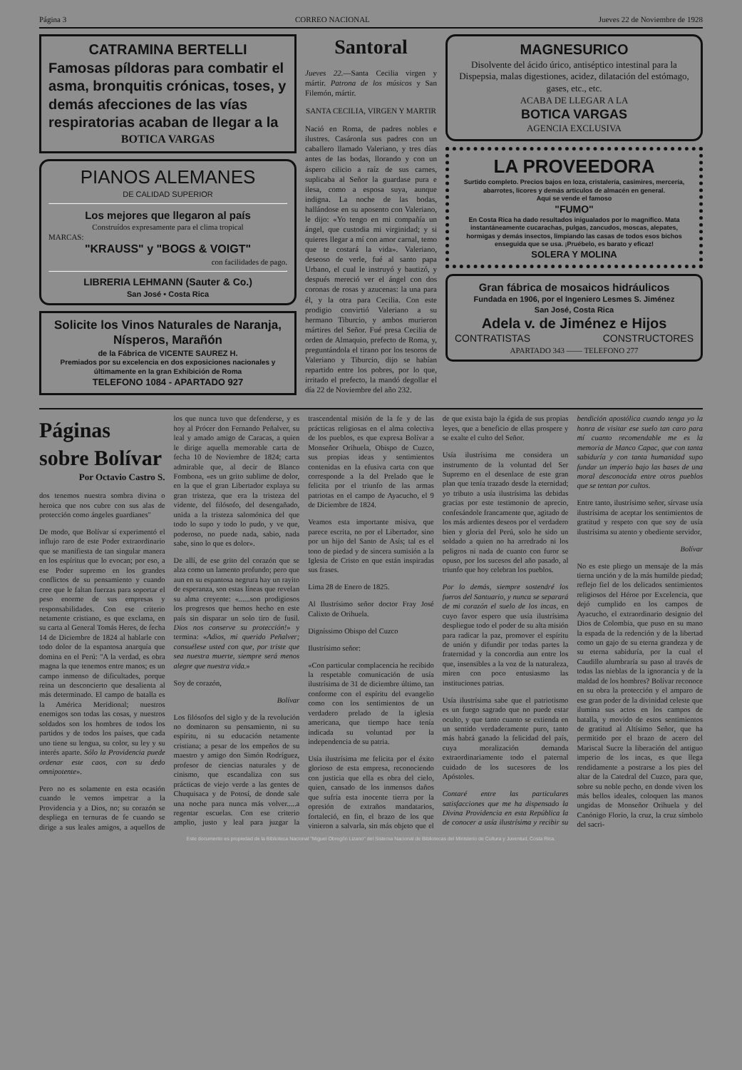Página 3 CORREO NACIONAL Jueves 22 de Noviembre de 1928
CATRAMINA BERTELLI
Famosas píldoras para combatir el asma, bronquitis crónicas, toses, y demás afecciones de las vías respiratorias acaban de llegar a la
BOTICA VARGAS
PIANOS ALEMANES
DE CALIDAD SUPERIOR
Los mejores que llegaron al país
Construídos expresamente para el clima tropical
MARCAS:
"KRAUSS" y "BOGS & VOIGT"
con facilidades de pago.
LIBRERIA LEHMANN (Sauter & Co.)
San José • Costa Rica
Solicite los Vinos Naturales de Naranja, Nísperos, Marañón
de la Fábrica de VICENTE SAUREZ H.
Premiados por su excelencia en dos exposiciones nacionales y últimamente en la gran Exhibición de Roma
TELEFONO 1084 - APARTADO 927
Santoral
Jueves 22.—Santa Cecilia virgen y mártir. Patrona de los músicos y San Filemón, mártir.
SANTA CECILIA, VIRGEN Y MARTIR
Nació en Roma, de padres nobles e ilustres. Casáronla sus padres con un caballero llamado Valeriano, y tres días antes de las bodas, llorando y con un áspero cilicio a raíz de sus carnes, suplicaba al Señor la guardase pura e ilesa, como a esposa suya, aunque indigna. La noche de las bodas, hallándose en su aposento con Valeriano, le dijo: «Yo tengo en mi compañía un ángel, que custodia mi virginidad; y si quieres llegar a mí con amor carnal, temo que te costará la vida». Valeriano, deseoso de verle, fué al santo papa Urbano, el cual le instruyó y bautizó, y después mereció ver el ángel con dos coronas de rosas y azucenas: la una para él, y la otra para Cecilia. Con este prodigio convirtió Valeriano a su hermano Tiburcio, y ambos murieron mártires del Señor. Fué presa Cecilia de orden de Almaquio, prefecto de Roma, y, preguntándola el tirano por los tesoros de Valeriano y Tiburcio, dijo se habían repartido entre los pobres, por lo que, irritado el prefecto, la mandó degollar el día 22 de Noviembre del año 232.
MAGNESURICO
Disolvente del ácido úrico, antiséptico intestinal para la Dispepsia, malas digestiones, acidez, dilatación del estómago, gases, etc., etc.
ACABA DE LLEGAR A LA
BOTICA VARGAS
AGENCIA EXCLUSIVA
LA PROVEEDORA
Surtido completo. Precios bajos en loza, cristalería, casimires, mercería, abarrotes, licores y demás artículos de almacén en general.
Aquí se vende el famoso
"FUMO"
En Costa Rica ha dado resultados inigualados por lo magnífico. Mata instantáneamente cucarachas, pulgas, zancudos, moscas, alepates, hormigas y demás insectos, limpiando las casas de todos esos bichos enseguida que se usa. ¡Pruébelo, es barato y eficaz!
SOLERA Y MOLINA
Gran fábrica de mosaicos hidráulicos
Fundada en 1906, por el Ingeniero Lesmes S. Jiménez
San José, Costa Rica
Adela v. de Jiménez e Hijos
CONTRATISTAS CONSTRUCTORES
APARTADO 343 —— TELEFONO 277
Páginas sobre Bolívar
Por Octavio Castro S.
dos tenemos nuestra sombra divina o heroica que nos cubre con sus alas de protección como ángeles guardianes"
De modo, que Bolívar sí experimentó el influjo raro de este Poder extraordinario que se manifiesta de tan singular manera en los espíritus que lo evocan; por eso, a ese Poder supremo en los grandes conflictos de su pensamiento y cuando cree que le faltan fuerzas para soportar el peso enorme de sus empresas y responsabilidades. Con ese criterio netamente cristiano, es que exclama, en su carta al General Tomás Heres, de fecha 14 de Diciembre de 1824 al hablarle con todo dolor de la espantosa anarquía que domina en el Perú: "A la verdad, es obra magna la que tenemos entre manos; es un campo inmenso de dificultades, porque reina un desconcierto que desalienta al más determinado. El campo de batalla es la América Meridional; nuestros enemigos son todas las cosas, y nuestros soldados son los hombres de todos los partidos y de todos los países, que cada uno tiene su lengua, su color, su ley y su interés aparte. Sólo la Providencia puede ordenar este caos, con su dedo omnipotente».
Pero no es solamente en esta ocasión cuando le vemos impetrar a la Providencia y a Dios, no; su corazón se despliega en ternuras de fe cuando se dirige a sus leales amigos, a aquellos de los que nunca tuvo que defenderse, y es hoy al Prócer don Fernando Peñalver, su leal y amado amigo de Caracas, a quien le dirige aquella memorable carta de fecha 10 de Noviembre de 1824; carta admirable que, al decir de Blanco Fombona, «es un grito sublime de dolor, en la que el gran Libertador explaya su gran tristeza, que era la tristeza del vidente, del filósofo, del desengañado, unida a la tristeza salomónica del que todo lo supo y todo lo pudo, y ve que, poderoso, no puede nada, sabio, nada sabe, sino lo que es dolor».
De allí, de ese grito del corazón que se alza como un lamento profundo; pero que aun en su espantosa negrura hay un rayito de esperanza, son estas líneas que revelan su alma creyente: «......son prodigiosos los progresos que hemos hecho en este país sin disparar un solo tiro de fusil. Dios nos conserve su protección!» y termina: «Adios, mi querido Peñalver; consuélese usted con que, por triste que sea nuestra muerte, siempre será menos alegre que nuestra vida.»
Soy de corazón,
Bolívar
Los filósofos del siglo y de la revolución no dominaron su pensamiento, ni su espíritu, ni su educación netamente cristiana; a pesar de los empeños de su maestro y amigo don Simón Rodríguez, profesor de ciencias naturales y de cinismo, que escandaliza con sus prácticas de viejo verde a las gentes de Chuquisaca y de Potosí, de donde sale una noche para nunca más volver.....a regentar escuelas. Con ese criterio amplio, justo y leal para juzgar la trascendental misión de la fe y de las prácticas religiosas en el alma colectiva de los pueblos, es que expresa Bolívar a Monseñor Orihuela, Obispo de Cuzco, sus propias ideas y sentimientos contenidas en la efusiva carta con que corresponde a la del Prelado que le felicita por el triunfo de las armas patriotas en el campo de Ayacucho, el 9 de Diciembre de 1824.
Veamos esta importante misiva, que parece escrita, no por el Libertador, sino por un hijo del Santo de Asís; tal es el tono de piedad y de sincera sumisión a la Iglesia de Cristo en que están inspiradas sus frases.
Lima 28 de Enero de 1825.
Al Ilustrísimo señor doctor Fray José Calixto de Orihuela.
Digníssimo Obispo del Cuzco
Ilustrísimo señor:
«Con particular complacencia he recibido la respetable comunicación de usía ilustrísima de 31 de diciembre último, tan conforme con el espíritu del evangelio como con los sentimientos de un verdadero prelado de la iglesia americana, que tiempo hace tenía indicada su voluntad por la independencia de su patria.
Usía ilustrísima me felicita por el éxito glorioso de esta empresa, reconociendo con justicia que ella es obra del cielo, quien, cansado de los inmensos daños que sufría esta inocente tierra por la opresión de extraños mandatarios, fortaleció, en fin, el brazo de los que vinieron a salvarla, sin más objeto que el de que exista bajo la égida de sus propias leyes, que a beneficio de ellas prospere y se exalte el culto del Señor.
Usía ilustrísima me considera un instrumento de la voluntad del Ser Supremo en el desenlace de este gran plan que tenía trazado desde la eternidad; yo tributo a usía ilustrísima las debidas gracias por este testimonio de aprecio, confesándole francamente que, agitado de los más ardientes deseos por el verdadero bien y gloria del Perú, solo he sido un soldado a quien no ha arredrado ni los peligros ni nada de cuanto con furor se opuso, por los sucesos del año pasado, al triunfo que hoy celebran los pueblos.
Por lo demás, siempre sostendré los fueros del Santuario, y nunca se separará de mi corazón el suelo de los incas, en cuyo favor espero que usía ilustrísima despliegue todo el poder de su alta misión para radicar la paz, promover el espíritu de unión y difundir por todas partes la fraternidad y la concordia aun entre los que, insensibles a la voz de la naturaleza, miren con poco entusiasmo las instituciones patrias.
Usía ilustrísima sabe que el patriotismo es un fuego sagrado que no puede estar oculto, y que tanto cuanto se extienda en un sentido verdaderamente puro, tanto más habrá ganado la felicidad del país, cuya moralización demanda extraordinariamente todo el paternal cuidado de los sucesores de los Apóstoles.
Contaré entre las particulares satisfacciones que me ha dispensado la Divina Providencia en esta República la de conocer a usía ilustrísima y recibir su bendición apostólica cuando tenga yo la honra de visitar ese suelo tan caro para mí cuanto recomendable me es la memoria de Manco Capac, que con tanta sabiduría y con tanta humanidad supo fundar un imperio bajo las bases de una moral desconocida entre otros pueblos que se tentan por cultos.
Entre tanto, ilustrísimo señor, sírvase usía ilustrísima de aceptar los sentimientos de gratitud y respeto con que soy de usía ilustrísima su atento y obediente servidor,
Bolívar
No es este pliego un mensaje de la más tierna unción y de la más humilde piedad; reflejo fiel de los delicados sentimientos religiosos del Héroe por Excelencia, que dejó cumplido en los campos de Ayacucho, el extraordinario designio del Dios de Colombia, que puso en su mano la espada de la redención y de la libertad como un gajo de su eterna grandeza y de su eterna sabiduría, por la cual el Caudillo alumbraría su paso al través de todas las nieblas de la ignorancia y de la maldad de los hombres? Bolívar reconoce en su obra la protección y el amparo de ese gran poder de la divinidad celeste que ilumina sus actos en los campos de batalla, y movido de estos sentimientos de gratitud al Altísimo Señor, que ha permitido por el brazo de acero del Mariscal Sucre la liberación del antiguo imperio de los incas, es que llega rendidamente a postrarse a los pies del altar de la Catedral del Cuzco, para que, sobre su noble pecho, en donde viven los más bellos ideales, coloquen las manos ungidas de Monseñor Orihuela y del Canónigo Florio, la cruz, la cruz símbolo del sacri-
Este documento es propiedad de la Biblioteca Nacional "Miguel Obregón Lizano" del Sistema Nacional de Bibliotecas del Ministerio de Cultura y Juventud, Costa Rica.